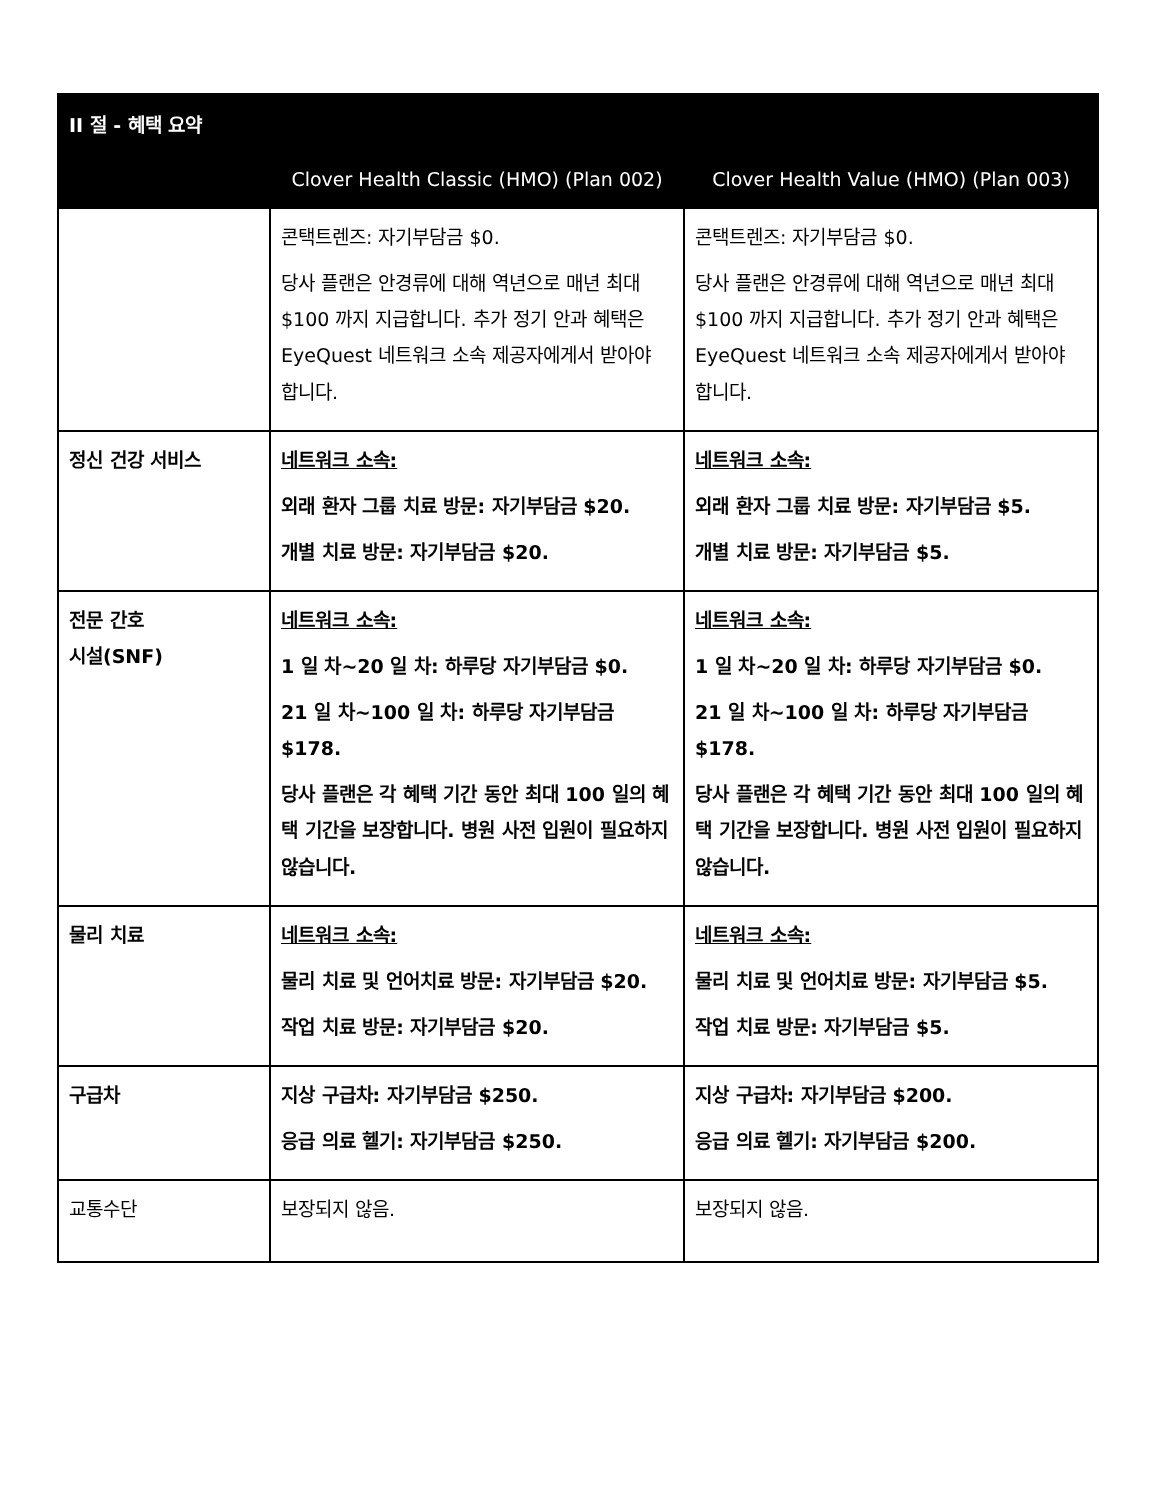| II 절 - 혜택 요약 | | |
| --- | --- | --- |
| | Clover Health Classic (HMO) (Plan 002) | Clover Health Value (HMO) (Plan 003) |
| | 콘택트렌즈: 자기부담금 $0. 당사 플랜은 안경류에 대해 역년으로 매년 최대 $100 까지 지급합니다. 추가 정기 안과 혜택은 EyeQuest 네트워크 소속 제공자에게서 받아야 합니다. | 콘택트렌즈: 자기부담금 $0. 당사 플랜은 안경류에 대해 역년으로 매년 최대 $100 까지 지급합니다. 추가 정기 안과 혜택은 EyeQuest 네트워크 소속 제공자에게서 받아야 합니다. |
| 정신 건강 서비스 | 네트워크 소속: 외래 환자 그룹 치료 방문: 자기부담금 $20. 개별 치료 방문: 자기부담금 $20. | 네트워크 소속: 외래 환자 그룹 치료 방문: 자기부담금 $5. 개별 치료 방문: 자기부담금 $5. |
| 전문 간호 시설(SNF) | 네트워크 소속: 1 일 차~20 일 차: 하루당 자기부담금 $0. 21 일 차~100 일 차: 하루당 자기부담금 $178. 당사 플랜은 각 혜택 기간 동안 최대 100 일의 혜택 기간을 보장합니다. 병원 사전 입원이 필요하지 않습니다. | 네트워크 소속: 1 일 차~20 일 차: 하루당 자기부담금 $0. 21 일 차~100 일 차: 하루당 자기부담금 $178. 당사 플랜은 각 혜택 기간 동안 최대 100 일의 혜택 기간을 보장합니다. 병원 사전 입원이 필요하지 않습니다. |
| 물리 치료 | 네트워크 소속: 물리 치료 및 언어치료 방문: 자기부담금 $20. 작업 치료 방문: 자기부담금 $20. | 네트워크 소속: 물리 치료 및 언어치료 방문: 자기부담금 $5. 작업 치료 방문: 자기부담금 $5. |
| 구급차 | 지상 구급차: 자기부담금 $250. 응급 의료 헬기: 자기부담금 $250. | 지상 구급차: 자기부담금 $200. 응급 의료 헬기: 자기부담금 $200. |
| 교통수단 | 보장되지 않음. | 보장되지 않음. |